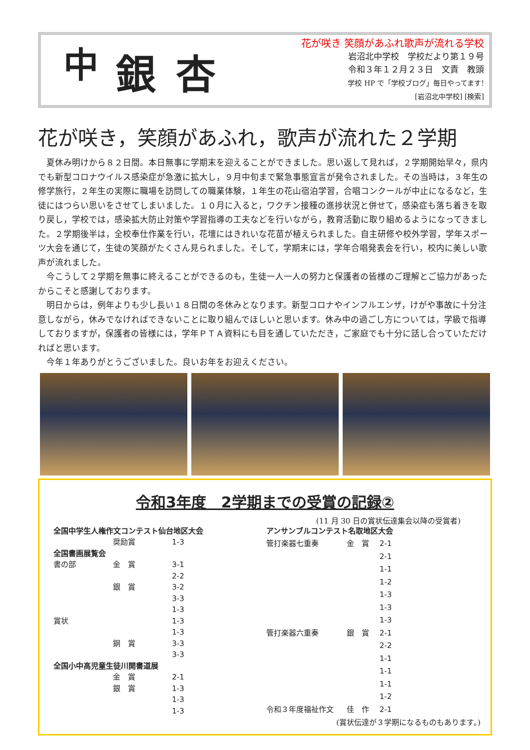中
銀杏
花が咲き 笑顔があふれ歌声が流れる学校
岩沼北中学校　学校だより第１９号
令和３年１２月２３日　文責　教頭
学校 HP で「学校ブログ」毎日やってます!
[岩沼北中学校] [検索]
花が咲き，笑顔があふれ，歌声が流れた２学期
夏休み明けから８２日間。本日無事に学期末を迎えることができました。思い返して見れば，２学期開始早々，県内でも新型コロナウイルス感染症が急激に拡大し，９月中旬まで緊急事態宣言が発令されました。その当時は，３年生の修学旅行，２年生の実際に職場を訪問しての職業体験，１年生の花山宿泊学習，合唱コンクールが中止になるなど，生徒にはつらい思いをさせてしまいました。１０月に入ると，ワクチン接種の進捗状況と併せて，感染症も落ち着きを取り戻し，学校では，感染拡大防止対策や学習指導の工夫などを行いながら，教育活動に取り組めるようになってきました。２学期後半は，全校奉仕作業を行い，花壇にはきれいな花苗が植えられました。自主研修や校外学習，学年スポーツ大会を通じて，生徒の笑顔がたくさん見られました。そして，学期末には，学年合唱発表会を行い，校内に美しい歌声が流れました。
今こうして２学期を無事に終えることができるのも，生徒一人一人の努力と保護者の皆様のご理解とご協力があったからこそと感謝しております。
明日からは，例年よりも少し長い１８日間の冬休みとなります。新型コロナやインフルエンザ，けがや事故に十分注意しながら，休みでなければできないことに取り組んでほしいと思います。休み中の過ごし方については，学級で指導しておりますが，保護者の皆様には，学年ＰＴＡ資料にも目を通していただき，ご家庭でも十分に話し合っていただければと思います。
今年１年ありがとうございました。良いお年をお迎えください。
令和3年度　2学期までの受賞の記録②
(11 月 30 日の賞状伝達集会以降の受賞者)
| 全国中学生人権作文コンテスト仙台地区大会 | | |
| | 奨励賞 | 1-3 |
| 全国書画展覧会 | | |
| 書の部 | 金 賞 | 3-1 |
| | | 2-2 |
| | 銀 賞 | 3-2 |
| | | 3-3 |
| | | 1-3 |
| 賞状 | | 1-3 |
| | | 1-3 |
| | 銅 賞 | 3-3 |
| | | 3-3 |
| 全国小中高児童生徒川開書道展 | | |
| | 金 賞 | 2-1 |
| | 銀 賞 | 1-3 |
| | | 1-3 |
| | | 1-3 |
| アンサンブルコンテスト名取地区大会 | | |
| 管打楽器七重奏 | 金 賞 | 2-1 |
| | | 2-1 |
| | | 1-1 |
| | | 1-2 |
| | | 1-3 |
| | | 1-3 |
| | | 1-3 |
| 管打楽器六重奏 | 銀 賞 | 2-1 |
| | | 2-2 |
| | | 1-1 |
| | | 1-1 |
| | | 1-1 |
| | | 1-2 |
| 令和３年度福祉作文 | 佳 作 | 2-1 |
(賞状伝達が３学期になるものもあります。)